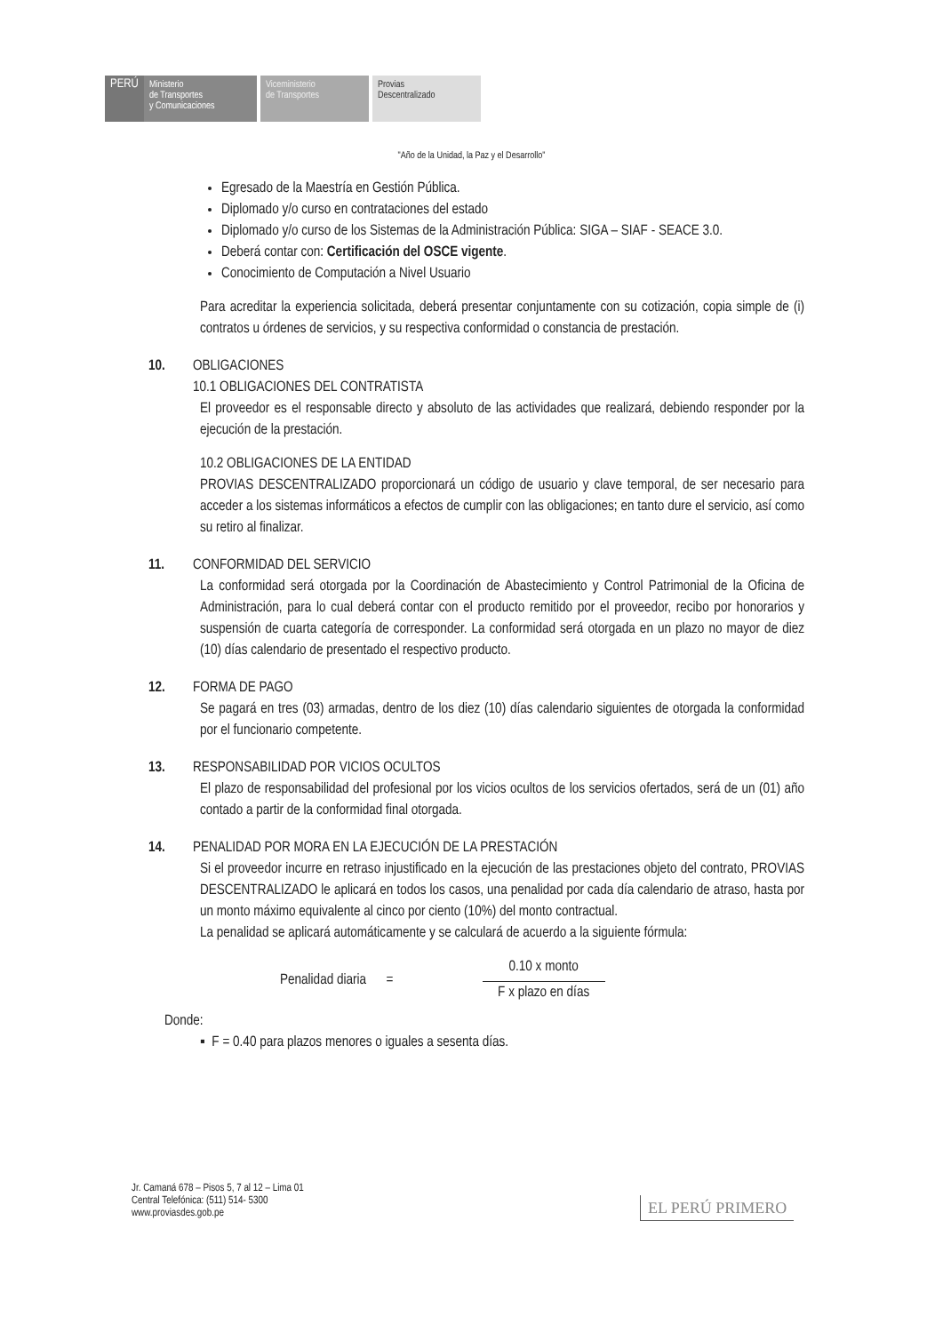PERÚ
Ministerio
de Transportes
y Comunicaciones
Viceministerio
de Transportes
Provias
Descentralizado
"Año de la Unidad, la Paz y el Desarrollo"
Egresado de la Maestría en Gestión Pública.
Diplomado y/o curso en contrataciones del estado
Diplomado y/o curso de los Sistemas de la Administración Pública: SIGA – SIAF - SEACE 3.0.
Deberá contar con: Certificación del OSCE vigente.
Conocimiento de Computación a Nivel Usuario
Para acreditar la experiencia solicitada, deberá presentar conjuntamente con su cotización, copia simple de (i) contratos u órdenes de servicios, y su respectiva conformidad o constancia de prestación.
10. OBLIGACIONES
10.1 OBLIGACIONES DEL CONTRATISTA
El proveedor es el responsable directo y absoluto de las actividades que realizará, debiendo responder por la ejecución de la prestación.
10.2 OBLIGACIONES DE LA ENTIDAD
PROVIAS DESCENTRALIZADO proporcionará un código de usuario y clave temporal, de ser necesario para acceder a los sistemas informáticos a efectos de cumplir con las obligaciones; en tanto dure el servicio, así como su retiro al finalizar.
11. CONFORMIDAD DEL SERVICIO
La conformidad será otorgada por la Coordinación de Abastecimiento y Control Patrimonial de la Oficina de Administración, para lo cual deberá contar con el producto remitido por el proveedor, recibo por honorarios y suspensión de cuarta categoría de corresponder. La conformidad será otorgada en un plazo no mayor de diez (10) días calendario de presentado el respectivo producto.
12. FORMA DE PAGO
Se pagará en tres (03) armadas, dentro de los diez (10) días calendario siguientes de otorgada la conformidad por el funcionario competente.
13. RESPONSABILIDAD POR VICIOS OCULTOS
El plazo de responsabilidad del profesional por los vicios ocultos de los servicios ofertados, será de un (01) año contado a partir de la conformidad final otorgada.
14. PENALIDAD POR MORA EN LA EJECUCIÓN DE LA PRESTACIÓN
Si el proveedor incurre en retraso injustificado en la ejecución de las prestaciones objeto del contrato, PROVIAS DESCENTRALIZADO le aplicará en todos los casos, una penalidad por cada día calendario de atraso, hasta por un monto máximo equivalente al cinco por ciento (10%) del monto contractual.
La penalidad se aplicará automáticamente y se calculará de acuerdo a la siguiente fórmula:
Penalidad diaria =
0.10 x monto
F x plazo en días
Donde:
▪ F = 0.40 para plazos menores o iguales a sesenta días.
Jr. Camaná 678 – Pisos 5, 7 al 12 – Lima 01
Central Telefónica: (511) 514- 5300
www.proviasdes.gob.pe
EL PERÚ PRIMERO